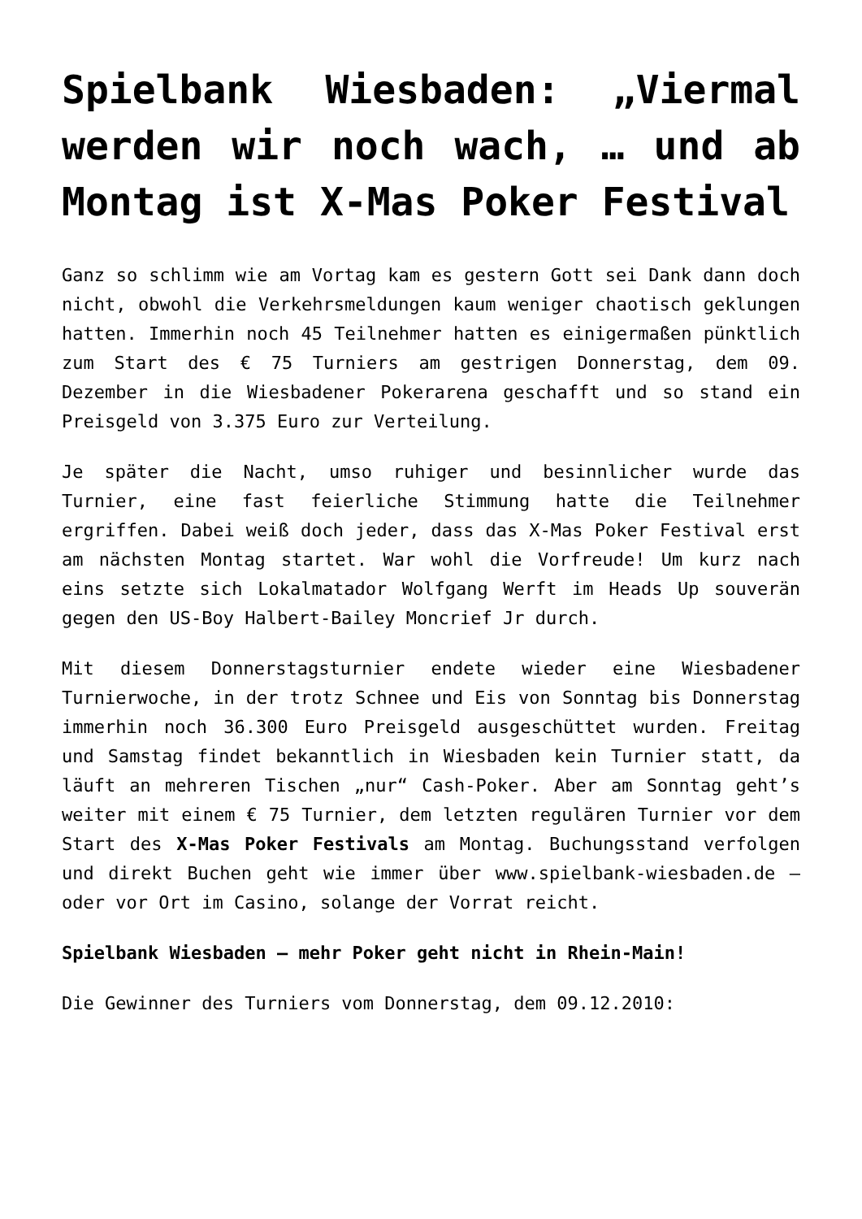Spielbank Wiesbaden: „Viermal werden wir noch wach, … und ab Montag ist X-Mas Poker Festival
Ganz so schlimm wie am Vortag kam es gestern Gott sei Dank dann doch nicht, obwohl die Verkehrsmeldungen kaum weniger chaotisch geklungen hatten. Immerhin noch 45 Teilnehmer hatten es einigermaßen pünktlich zum Start des € 75 Turniers am gestrigen Donnerstag, dem 09. Dezember in die Wiesbadener Pokerarena geschafft und so stand ein Preisgeld von 3.375 Euro zur Verteilung.
Je später die Nacht, umso ruhiger und besinnlicher wurde das Turnier, eine fast feierliche Stimmung hatte die Teilnehmer ergriffen. Dabei weiß doch jeder, dass das X-Mas Poker Festival erst am nächsten Montag startet. War wohl die Vorfreude! Um kurz nach eins setzte sich Lokalmatador Wolfgang Werft im Heads Up souverän gegen den US-Boy Halbert-Bailey Moncrief Jr durch.
Mit diesem Donnerstagsturnier endete wieder eine Wiesbadener Turnierwoche, in der trotz Schnee und Eis von Sonntag bis Donnerstag immerhin noch 36.300 Euro Preisgeld ausgeschüttet wurden. Freitag und Samstag findet bekanntlich in Wiesbaden kein Turnier statt, da läuft an mehreren Tischen „nur“ Cash-Poker. Aber am Sonntag geht’s weiter mit einem € 75 Turnier, dem letzten regulären Turnier vor dem Start des X-Mas Poker Festivals am Montag. Buchungsstand verfolgen und direkt Buchen geht wie immer über www.spielbank-wiesbaden.de – oder vor Ort im Casino, solange der Vorrat reicht.
Spielbank Wiesbaden – mehr Poker geht nicht in Rhein-Main!
Die Gewinner des Turniers vom Donnerstag, dem 09.12.2010: